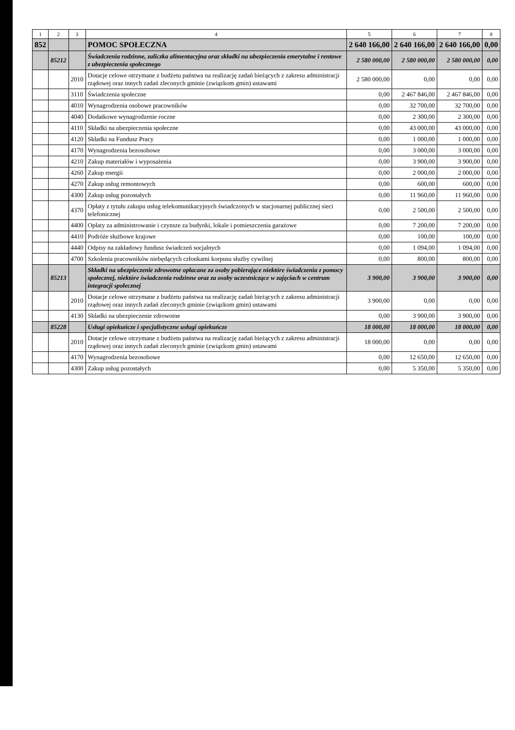| 1 | 2 | 3 | 4 | 5 | 6 | 7 | 8 |
| --- | --- | --- | --- | --- | --- | --- | --- |
| 852 | | | POMOC SPOŁECZNA | 2 640 166,00 | 2 640 166,00 | 2 640 166,00 | 0,00 |
| | 85212 | | Świadczenia rodzinne, zaliczka alimentacyjna oraz składki na ubezpieczenia emerytalne i rentowe z ubezpieczenia społecznego | 2 580 000,00 | 2 580 000,00 | 2 580 000,00 | 0,00 |
| | | 2010 | Dotacje celowe otrzymane z budżetu państwa na realizację zadań bieżących z zakresu administracji rządowej oraz innych zadań zleconych gminie (związkom gmin) ustawami | 2 580 000,00 | 0,00 | 0,00 | 0,00 |
| | | 3110 | Świadczenia społeczne | 0,00 | 2 467 846,00 | 2 467 846,00 | 0,00 |
| | | 4010 | Wynagrodzenia osobowe pracowników | 0,00 | 32 700,00 | 32 700,00 | 0,00 |
| | | 4040 | Dodatkowe wynagrodzenie roczne | 0,00 | 2 300,00 | 2 300,00 | 0,00 |
| | | 4110 | Składki na ubezpieczenia społeczne | 0,00 | 43 000,00 | 43 000,00 | 0,00 |
| | | 4120 | Składki na Fundusz Pracy | 0,00 | 1 000,00 | 1 000,00 | 0,00 |
| | | 4170 | Wynagrodzenia bezosobowe | 0,00 | 3 000,00 | 3 000,00 | 0,00 |
| | | 4210 | Zakup materiałów i wyposażenia | 0,00 | 3 900,00 | 3 900,00 | 0,00 |
| | | 4260 | Zakup energii | 0,00 | 2 000,00 | 2 000,00 | 0,00 |
| | | 4270 | Zakup usług remontowych | 0,00 | 600,00 | 600,00 | 0,00 |
| | | 4300 | Zakup usług pozostałych | 0,00 | 11 960,00 | 11 960,00 | 0,00 |
| | | 4370 | Opłaty z tytułu zakupu usług telekomunikacyjnych świadczonych w stacjonarnej publicznej sieci telefonicznej | 0,00 | 2 500,00 | 2 500,00 | 0,00 |
| | | 4400 | Opłaty za administrowanie i czynsze za budynki, lokale i pomieszczenia garażowe | 0,00 | 7 200,00 | 7 200,00 | 0,00 |
| | | 4410 | Podróże służbowe krajowe | 0,00 | 100,00 | 100,00 | 0,00 |
| | | 4440 | Odpisy na zakładowy fundusz świadczeń socjalnych | 0,00 | 1 094,00 | 1 094,00 | 0,00 |
| | | 4700 | Szkolenia pracowników niebędących członkami korpusu służby cywilnej | 0,00 | 800,00 | 800,00 | 0,00 |
| | 85213 | | Składki na ubezpieczenie zdrowotne opłacane za osoby pobierające niektóre świadczenia z pomocy społecznej, niektóre świadczenia rodzinne oraz za osoby uczestniczące w zajęciach w centrum integracji społecznej | 3 900,00 | 3 900,00 | 3 900,00 | 0,00 |
| | | 2010 | Dotacje celowe otrzymane z budżetu państwa na realizację zadań bieżących z zakresu administracji rządowej oraz innych zadań zleconych gminie (związkom gmin) ustawami | 3 900,00 | 0,00 | 0,00 | 0,00 |
| | | 4130 | Składki na ubezpieczenie zdrowotne | 0,00 | 3 900,00 | 3 900,00 | 0,00 |
| | 85228 | | Usługi opiekuńcze i specjalistyczne usługi opiekuńcze | 18 000,00 | 18 000,00 | 18 000,00 | 0,00 |
| | | 2010 | Dotacje celowe otrzymane z budżetu państwa na realizację zadań bieżących z zakresu administracji rządowej oraz innych zadań zleconych gminie (związkom gmin) ustawami | 18 000,00 | 0,00 | 0,00 | 0,00 |
| | | 4170 | Wynagrodzenia bezosobowe | 0,00 | 12 650,00 | 12 650,00 | 0,00 |
| | | 4300 | Zakup usług pozostałych | 0,00 | 5 350,00 | 5 350,00 | 0,00 |